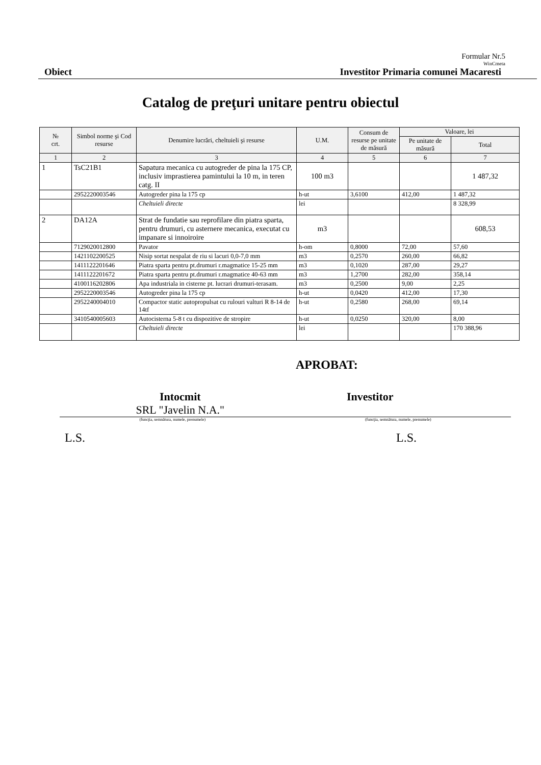Formular Nr.5
WinCmeta
Obiect Investitor Primaria comunei Macaresti
Catalog de preţuri unitare pentru obiectul
| № crt. | Simbol norme şi Cod resurse | Denumire lucrări, cheltuieli şi resurse | U.M. | Consum de resurse pe unitate de măsură | Valoare, lei | |
| --- | --- | --- | --- | --- | --- | --- |
| | | | | | Pe unitate de măsură | Total |
| 1 | 2 | 3 | 4 | 5 | 6 | 7 |
| 1 | TsC21B1 | Sapatura mecanica cu autogreder de pina la 175 CP, inclusiv imprastierea pamintului la 10 m, in teren catg. II | 100 m3 | | | 1 487,32 |
| | 2952220003546 | Autogreder pina la 175 cp | h-ut | 3,6100 | 412,00 | 1 487,32 |
| | | Cheltuieli directe | lei | | | 8 328,99 |
| 2 | DA12A | Strat de fundatie sau reprofilare din piatra sparta, pentru drumuri, cu asternere mecanica, executat cu impanare si innoiroire | m3 | | | 608,53 |
| | 7129020012800 | Pavator | h-om | 0,8000 | 72,00 | 57,60 |
| | 1421102200525 | Nisip sortat nespalat de riu si lacuri 0,0-7,0 mm | m3 | 0,2570 | 260,00 | 66,82 |
| | 1411122201646 | Piatra sparta pentru pt.drumuri r.magmatice 15-25 mm | m3 | 0,1020 | 287,00 | 29,27 |
| | 1411122201672 | Piatra sparta pentru pt.drumuri r.magmatice 40-63 mm | m3 | 1,2700 | 282,00 | 358,14 |
| | 4100116202806 | Apa industriala in cisterne pt. lucrari drumuri-terasam. | m3 | 0,2500 | 9,00 | 2,25 |
| | 2952220003546 | Autogreder pina la 175 cp | h-ut | 0,0420 | 412,00 | 17,30 |
| | 2952240004010 | Compactor static autopropulsat cu rulouri valturi R 8-14 de 14tf | h-ut | 0,2580 | 268,00 | 69,14 |
| | 3410540005603 | Autocisterna 5-8 t cu dispozitive de stropire | h-ut | 0,0250 | 320,00 | 8,00 |
| | | Cheltuieli directe | lei | | | 170 388,96 |
APROBAT:
Intocmit
SRL "Javelin N.A."
Investitor
(funcţia, semnătura, numele, prenumele)
(funcţia, semnătura, numele, prenumele)
L.S. L.S.